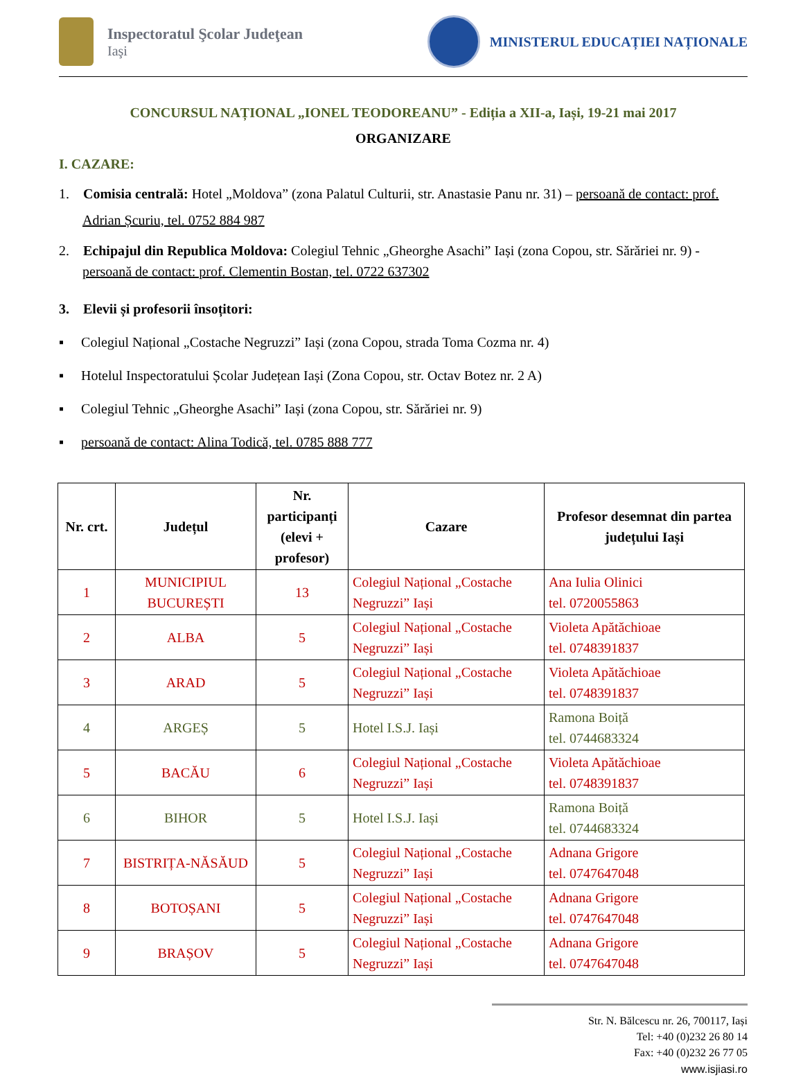Inspectoratul Şcolar Judeţean
Iaşi
MINISTERUL EDUCAȚIEI NAȚIONALE
CONCURSUL NAȚIONAL „IONEL TEODOREANU” - Ediția a XII-a, Iași, 19-21 mai 2017
ORGANIZARE
I. CAZARE:
1. Comisia centrală: Hotel „Moldova” (zona Palatul Culturii, str. Anastasie Panu nr. 31) – persoană de contact: prof. Adrian Șcuriu, tel. 0752 884 987
2. Echipajul din Republica Moldova: Colegiul Tehnic „Gheorghe Asachi” Iași (zona Copou, str. Sărăriei nr. 9) - persoană de contact: prof. Clementin Bostan, tel. 0722 637302
3. Elevii și profesorii însoțitori:
▪ Colegiul Național „Costache Negruzzi” Iași (zona Copou, strada Toma Cozma nr. 4)
▪ Hotelul Inspectoratului Școlar Județean Iași (Zona Copou, str. Octav Botez nr. 2 A)
▪ Colegiul Tehnic „Gheorghe Asachi” Iași (zona Copou, str. Sărăriei nr. 9)
▪ persoană de contact: Alina Todică, tel. 0785 888 777
| Nr. crt. | Județul | Nr. participanți (elevi + profesor) | Cazare | Profesor desemnat din partea județului Iași |
| --- | --- | --- | --- | --- |
| 1 | MUNICIPIUL BUCUREȘTI | 13 | Colegiul Național „Costache Negruzzi” Iași | Ana Iulia Olinici tel. 0720055863 |
| 2 | ALBA | 5 | Colegiul Național „Costache Negruzzi” Iași | Violeta Apătăchioae tel. 0748391837 |
| 3 | ARAD | 5 | Colegiul Național „Costache Negruzzi” Iași | Violeta Apătăchioae tel. 0748391837 |
| 4 | ARGEȘ | 5 | Hotel I.S.J. Iași | Ramona Boiță tel. 0744683324 |
| 5 | BACĂU | 6 | Colegiul Național „Costache Negruzzi” Iași | Violeta Apătăchioae tel. 0748391837 |
| 6 | BIHOR | 5 | Hotel I.S.J. Iași | Ramona Boiță tel. 0744683324 |
| 7 | BISTRIȚA-NĂSĂUD | 5 | Colegiul Național „Costache Negruzzi” Iași | Adnana Grigore tel. 0747647048 |
| 8 | BOTOȘANI | 5 | Colegiul Național „Costache Negruzzi” Iași | Adnana Grigore tel. 0747647048 |
| 9 | BRAȘOV | 5 | Colegiul Național „Costache Negruzzi” Iași | Adnana Grigore tel. 0747647048 |
Str. N. Bălcescu nr. 26, 700117, Iași
Tel: +40 (0)232 26 80 14
Fax: +40 (0)232 26 77 05
www.isjiasi.ro